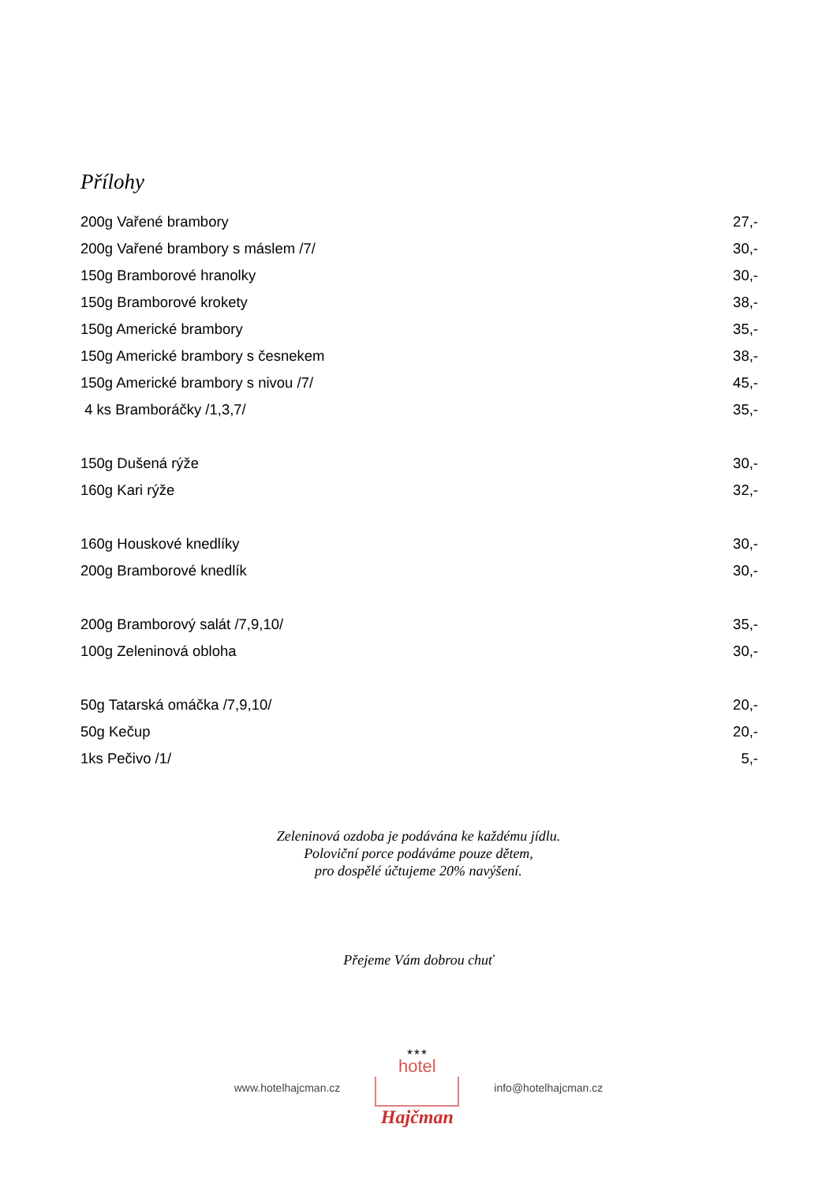Přílohy
| 200g Vařené brambory | 27,- |
| 200g Vařené brambory s máslem /7/ | 30,- |
| 150g Bramborové hranolky | 30,- |
| 150g Bramborové krokety | 38,- |
| 150g Americké brambory | 35,- |
| 150g Americké brambory s česnekem | 38,- |
| 150g Americké brambory s nivou /7/ | 45,- |
| 4 ks Bramboráčky /1,3,7/ | 35,- |
| 150g Dušená rýže | 30,- |
| 160g Kari rýže | 32,- |
| 160g Houskové knedlíky | 30,- |
| 200g Bramborové knedlík | 30,- |
| 200g Bramborový salát /7,9,10/ | 35,- |
| 100g Zeleninová obloha | 30,- |
| 50g Tatarská omáčka /7,9,10/ | 20,- |
| 50g Kečup | 20,- |
| 1ks Pečivo /1/ | 5,- |
Zeleninová ozdoba je podávána ke každému jídlu.
Poloviční porce podáváme pouze dětem,
pro dospělé účtujeme 20% navýšení.
Přejeme Vám dobrou chuť
www.hotelhajcman.cz
★★★
hotel
Hajčman
info@hotelhajcman.cz